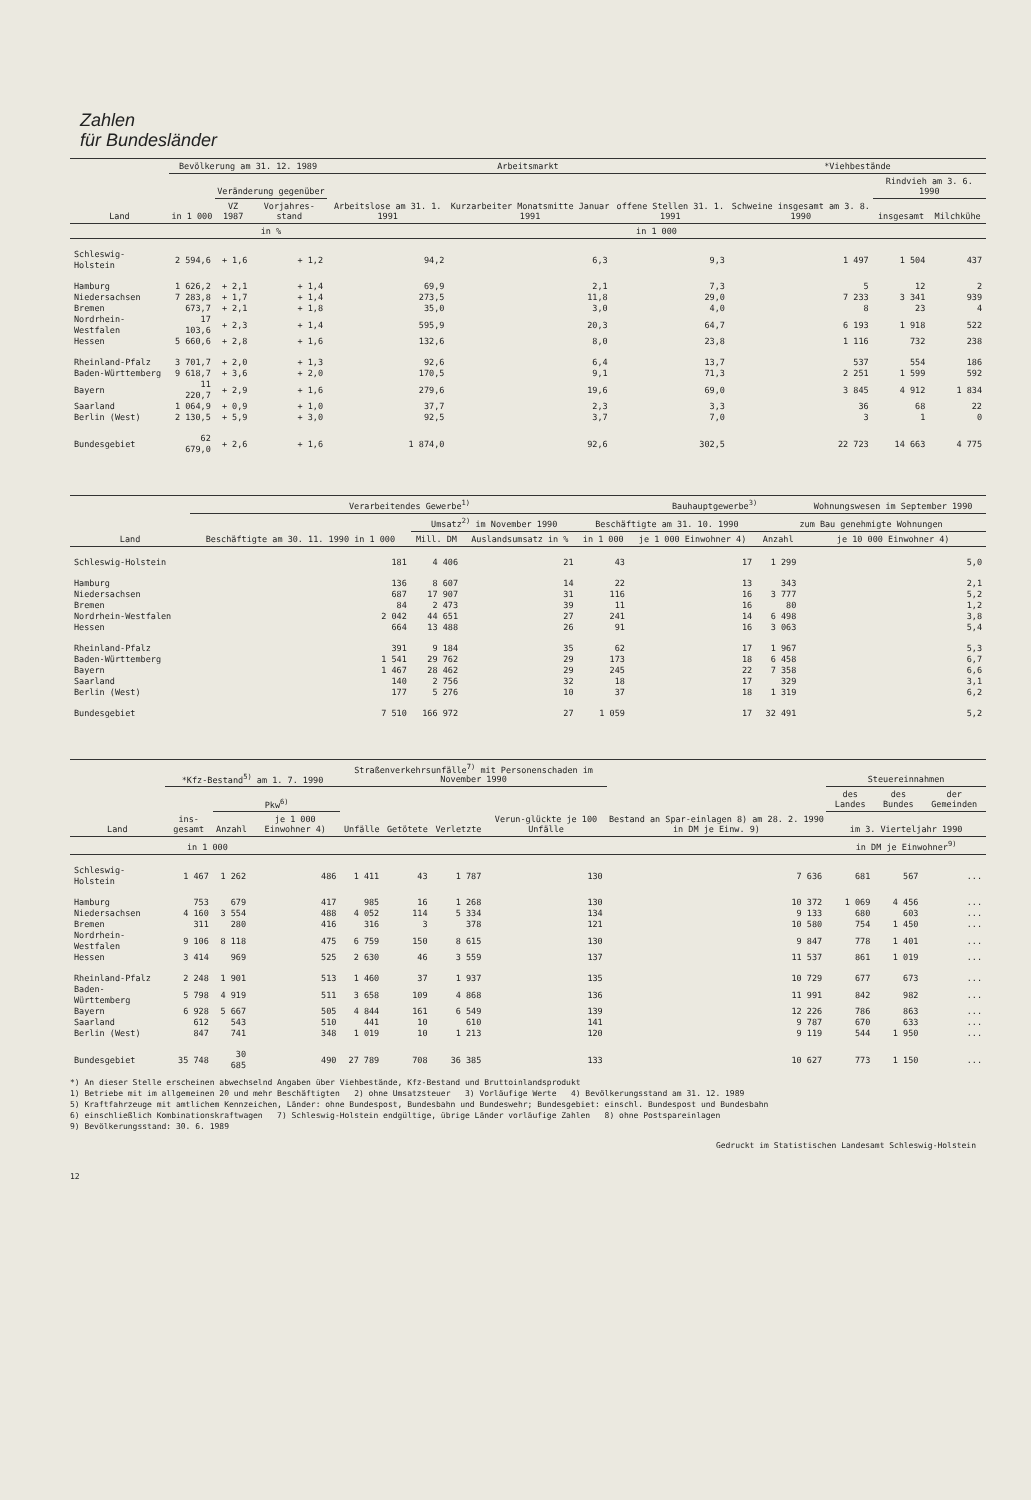Zahlen
für Bundesländer
| Land | Bevölkerung am 31. 12. 1989 | | | Arbeitsmarkt | | | *Viehbestände | | |
| --- | --- | --- | --- | --- | --- | --- | --- | --- | --- |
| | in 1 000 | Veränderung gegenüber | | Arbeitslose am 31. 1. 1991 | Kurzarbeiter Monatsmitte Januar 1991 | offene Stellen 31. 1. 1991 | Schweine insgesamt am 3. 8. 1990 | Rindvieh am 3. 6. 1990 | |
| | | VZ 1987 | Vorjahres-stand | | | | | insgesamt | Milchkühe |
| | | in % | | in 1 000 | | | | | |
| Schleswig-Holstein | 2 594,6 | + 1,6 | + 1,2 | 94,2 | 6,3 | 9,3 | 1 497 | 1 504 | 437 |
| Hamburg | 1 626,2 | + 2,1 | + 1,4 | 69,9 | 2,1 | 7,3 | 5 | 12 | 2 |
| Niedersachsen | 7 283,8 | + 1,7 | + 1,4 | 273,5 | 11,8 | 29,0 | 7 233 | 3 341 | 939 |
| Bremen | 673,7 | + 2,1 | + 1,8 | 35,0 | 3,0 | 4,0 | 8 | 23 | 4 |
| Nordrhein-Westfalen | 17 103,6 | + 2,3 | + 1,4 | 595,9 | 20,3 | 64,7 | 6 193 | 1 918 | 522 |
| Hessen | 5 660,6 | + 2,8 | + 1,6 | 132,6 | 8,0 | 23,8 | 1 116 | 732 | 238 |
| Rheinland-Pfalz | 3 701,7 | + 2,0 | + 1,3 | 92,6 | 6,4 | 13,7 | 537 | 554 | 186 |
| Baden-Württemberg | 9 618,7 | + 3,6 | + 2,0 | 170,5 | 9,1 | 71,3 | 2 251 | 1 599 | 592 |
| Bayern | 11 220,7 | + 2,9 | + 1,6 | 279,6 | 19,6 | 69,0 | 3 845 | 4 912 | 1 834 |
| Saarland | 1 064,9 | + 0,9 | + 1,0 | 37,7 | 2,3 | 3,3 | 36 | 68 | 22 |
| Berlin (West) | 2 130,5 | + 5,9 | + 3,0 | 92,5 | 3,7 | 7,0 | 3 | 1 | 0 |
| Bundesgebiet | 62 679,0 | + 2,6 | + 1,6 | 1 874,0 | 92,6 | 302,5 | 22 723 | 14 663 | 4 775 |
| Land | Verarbeitendes Gewerbe<sup>1)</sup> | | | | Bauhauptgewerbe<sup>3)</sup> | | Wohnungswesen im September 1990 |
| --- | --- | --- | --- | --- | --- | --- | --- |
| | Beschäftigte am 30. 11. 1990 in 1 000 | Umsatz<sup>2)</sup> im November 1990 | | Beschäftigte am 31. 10. 1990 | | zum Bau genehmigte Wohnungen | |
| | | Mill. DM | Auslandsumsatz in % | in 1 000 | je 1 000 Einwohner 4) | Anzahl | je 10 000 Einwohner 4) |
| Schleswig-Holstein | 181 | 4 406 | 21 | 43 | 17 | 1 299 | 5,0 |
| Hamburg | 136 | 8 607 | 14 | 22 | 13 | 343 | 2,1 |
| Niedersachsen | 687 | 17 907 | 31 | 116 | 16 | 3 777 | 5,2 |
| Bremen | 84 | 2 473 | 39 | 11 | 16 | 80 | 1,2 |
| Nordrhein-Westfalen | 2 042 | 44 651 | 27 | 241 | 14 | 6 498 | 3,8 |
| Hessen | 664 | 13 488 | 26 | 91 | 16 | 3 063 | 5,4 |
| Rheinland-Pfalz | 391 | 9 184 | 35 | 62 | 17 | 1 967 | 5,3 |
| Baden-Württemberg | 1 541 | 29 762 | 29 | 173 | 18 | 6 458 | 6,7 |
| Bayern | 1 467 | 28 462 | 29 | 245 | 22 | 7 358 | 6,6 |
| Saarland | 140 | 2 756 | 32 | 18 | 17 | 329 | 3,1 |
| Berlin (West) | 177 | 5 276 | 10 | 37 | 18 | 1 319 | 6,2 |
| Bundesgebiet | 7 510 | 166 972 | 27 | 1 059 | 17 | 32 491 | 5,2 |
| Land | *Kfz-Bestand<sup>5)</sup> am 1. 7. 1990 | | | Straßenverkehrsunfälle<sup>7)</sup> mit Personenschaden im November 1990 | | | | Bestand an Spar-einlagen 8) am 28. 2. 1990 in DM je Einw. 9) | Steuereinnahmen | | |
| --- | --- | --- | --- | --- | --- | --- | --- | --- | --- | --- | --- |
| | ins-gesamt | Pkw<sup>6)</sup> | | Unfälle | Getötete | Verletzte | Verun-glückte je 100 Unfälle | | des Landes | des Bundes | der Gemeinden |
| | | Anzahl | je 1 000 Einwohner 4) | | | | | | im 3. Vierteljahr 1990 | | |
| | in 1 000 | | | | | | | | in DM je Einwohner<sup>9)</sup> | | |
| Schleswig-Holstein | 1 467 | 1 262 | 486 | 1 411 | 43 | 1 787 | 130 | 7 636 | 681 | 567 | ... |
| Hamburg | 753 | 679 | 417 | 985 | 16 | 1 268 | 130 | 10 372 | 1 069 | 4 456 | ... |
| Niedersachsen | 4 160 | 3 554 | 488 | 4 052 | 114 | 5 334 | 134 | 9 133 | 680 | 603 | ... |
| Bremen | 311 | 280 | 416 | 316 | 3 | 378 | 121 | 10 580 | 754 | 1 450 | ... |
| Nordrhein-Westfalen | 9 106 | 8 118 | 475 | 6 759 | 150 | 8 615 | 130 | 9 847 | 778 | 1 401 | ... |
| Hessen | 3 414 | 969 | 525 | 2 630 | 46 | 3 559 | 137 | 11 537 | 861 | 1 019 | ... |
| Rheinland-Pfalz | 2 248 | 1 901 | 513 | 1 460 | 37 | 1 937 | 135 | 10 729 | 677 | 673 | ... |
| Baden-Württemberg | 5 798 | 4 919 | 511 | 3 658 | 109 | 4 868 | 136 | 11 991 | 842 | 982 | ... |
| Bayern | 6 928 | 5 667 | 505 | 4 844 | 161 | 6 549 | 139 | 12 226 | 786 | 863 | ... |
| Saarland | 612 | 543 | 510 | 441 | 10 | 610 | 141 | 9 787 | 670 | 633 | ... |
| Berlin (West) | 847 | 741 | 348 | 1 019 | 10 | 1 213 | 120 | 9 119 | 544 | 1 950 | ... |
| Bundesgebiet | 35 748 | 30 685 | 490 | 27 789 | 708 | 36 385 | 133 | 10 627 | 773 | 1 150 | ... |
*) An dieser Stelle erscheinen abwechselnd Angaben über Viehbestände, Kfz-Bestand und Bruttoinlandsprodukt
1) Betriebe mit im allgemeinen 20 und mehr Beschäftigten 2) ohne Umsatzsteuer 3) Vorläufige Werte 4) Bevölkerungsstand am 31. 12. 1989
5) Kraftfahrzeuge mit amtlichem Kennzeichen, Länder: ohne Bundespost, Bundesbahn und Bundeswehr; Bundesgebiet: einschl. Bundespost und Bundesbahn
6) einschließlich Kombinationskraftwagen 7) Schleswig-Holstein endgültige, übrige Länder vorläufige Zahlen 8) ohne Postspareinlagen
9) Bevölkerungsstand: 30. 6. 1989
Gedruckt im Statistischen Landesamt Schleswig-Holstein
12